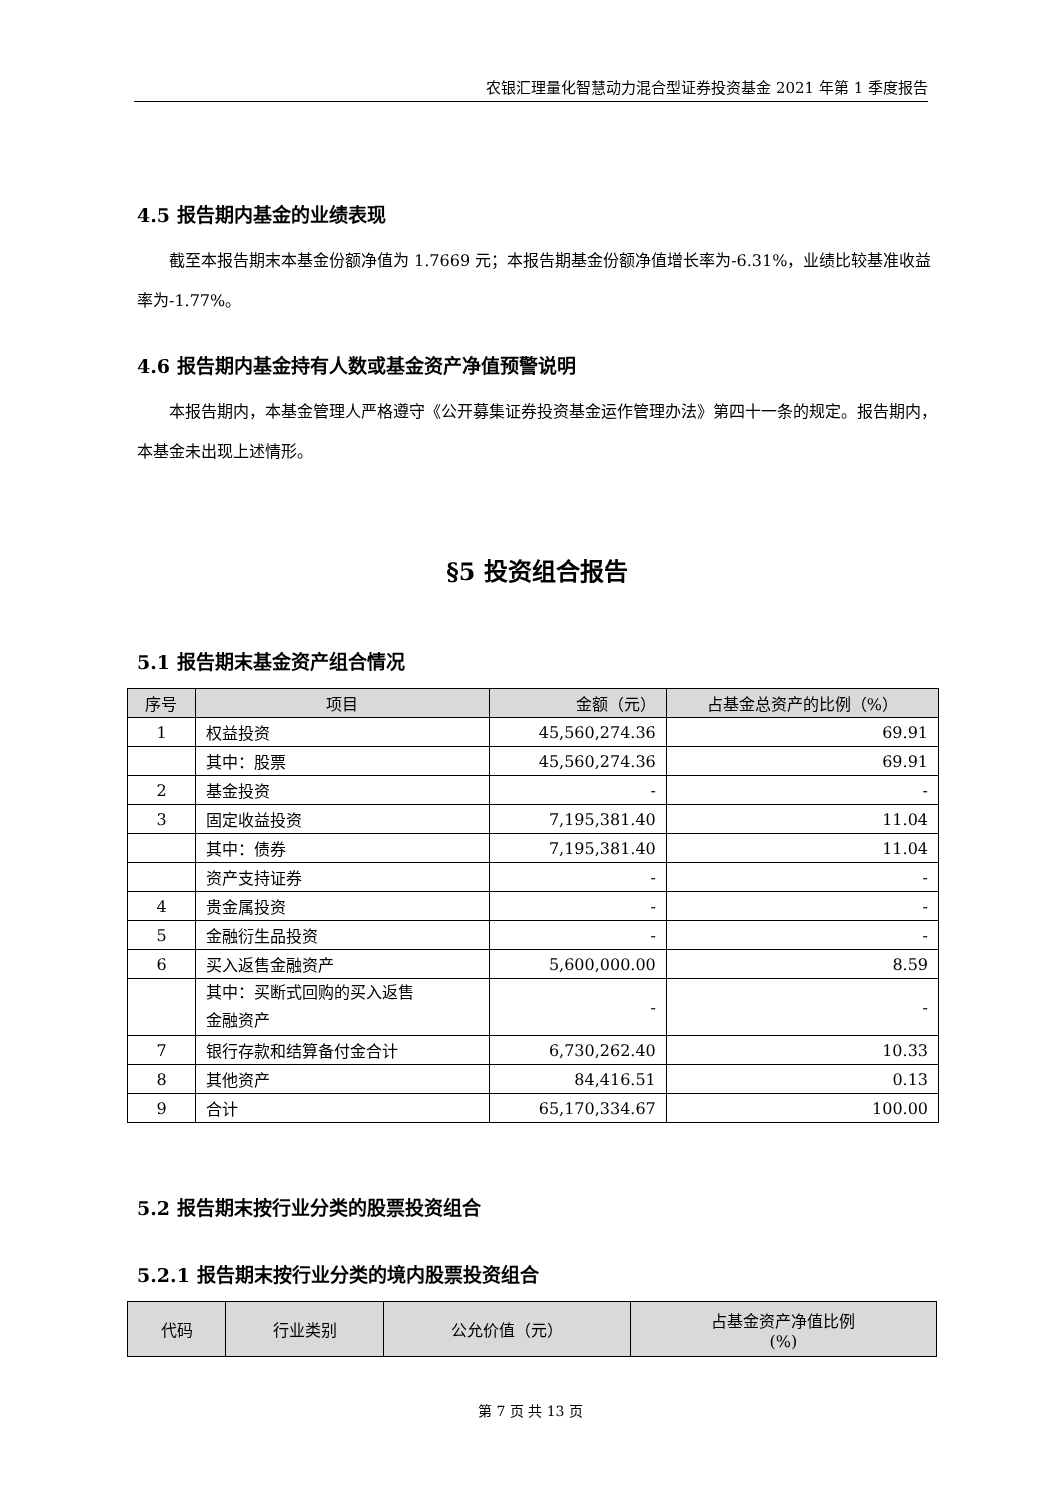农银汇理量化智慧动力混合型证券投资基金 2021 年第 1 季度报告
4.5 报告期内基金的业绩表现
截至本报告期末本基金份额净值为 1.7669 元；本报告期基金份额净值增长率为-6.31%，业绩比较基准收益率为-1.77%。
4.6 报告期内基金持有人数或基金资产净值预警说明
本报告期内，本基金管理人严格遵守《公开募集证券投资基金运作管理办法》第四十一条的规定。报告期内，本基金未出现上述情形。
§5 投资组合报告
5.1 报告期末基金资产组合情况
| 序号 | 项目 | 金额（元） | 占基金总资产的比例（%） |
| --- | --- | --- | --- |
| 1 | 权益投资 | 45,560,274.36 | 69.91 |
| | 其中：股票 | 45,560,274.36 | 69.91 |
| 2 | 基金投资 | - | - |
| 3 | 固定收益投资 | 7,195,381.40 | 11.04 |
| | 其中：债券 | 7,195,381.40 | 11.04 |
| | 资产支持证券 | - | - |
| 4 | 贵金属投资 | - | - |
| 5 | 金融衍生品投资 | - | - |
| 6 | 买入返售金融资产 | 5,600,000.00 | 8.59 |
| | 其中：买断式回购的买入返售 金融资产 | - | - |
| 7 | 银行存款和结算备付金合计 | 6,730,262.40 | 10.33 |
| 8 | 其他资产 | 84,416.51 | 0.13 |
| 9 | 合计 | 65,170,334.67 | 100.00 |
5.2 报告期末按行业分类的股票投资组合
5.2.1 报告期末按行业分类的境内股票投资组合
| 代码 | 行业类别 | 公允价值（元） | 占基金资产净值比例 (%) |
| --- | --- | --- | --- |
第 7 页 共 13 页